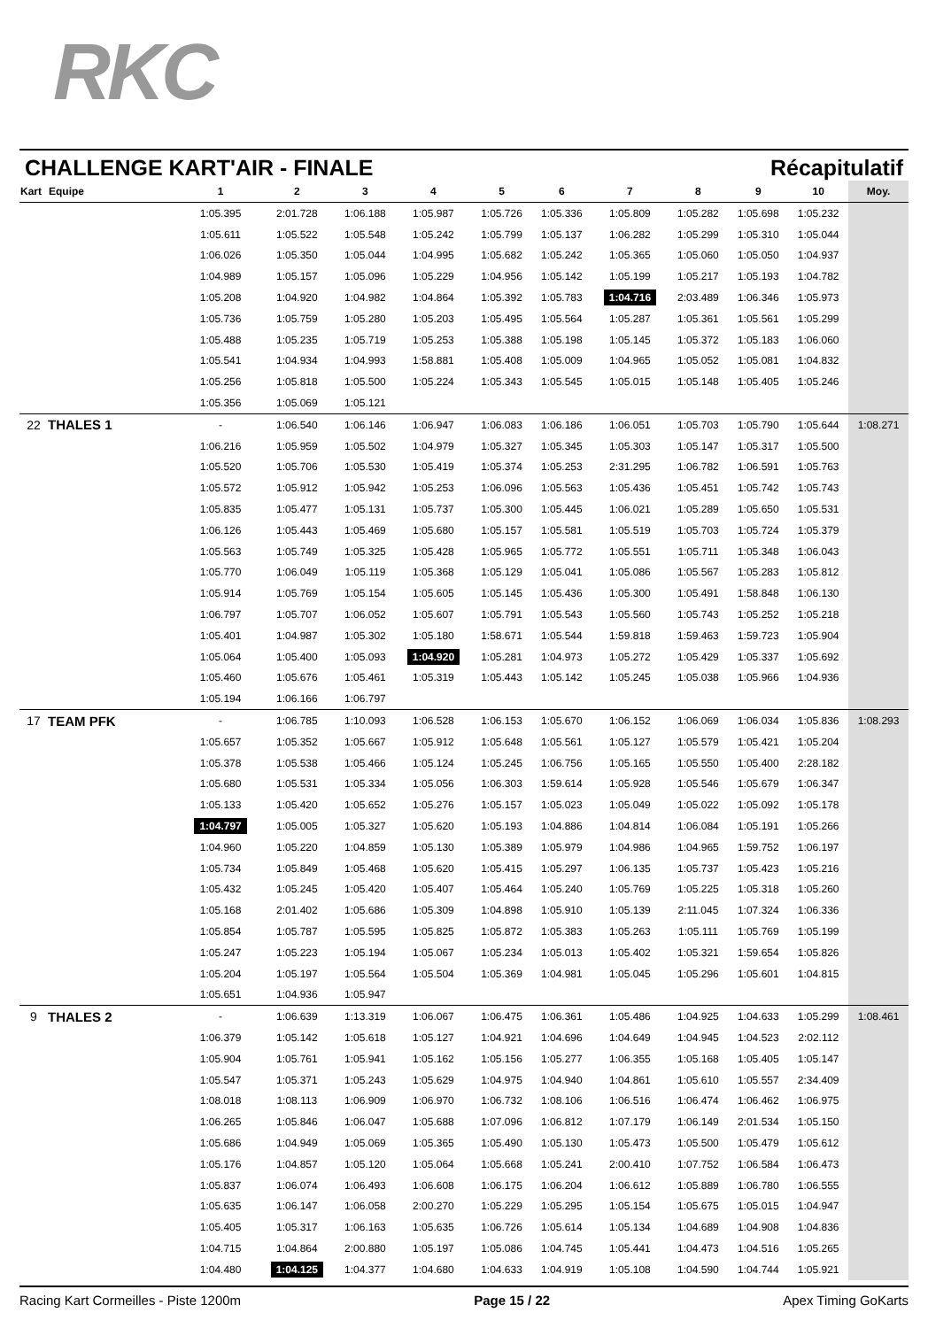RKC
CHALLENGE KART'AIR - FINALE Récapitulatif
| Kart | Equipe | 1 | 2 | 3 | 4 | 5 | 6 | 7 | 8 | 9 | 10 | Moy. |
| --- | --- | --- | --- | --- | --- | --- | --- | --- | --- | --- | --- | --- |
| | | 1:05.395 | 2:01.728 | 1:06.188 | 1:05.987 | 1:05.726 | 1:05.336 | 1:05.809 | 1:05.282 | 1:05.698 | 1:05.232 | |
| | | 1:05.611 | 1:05.522 | 1:05.548 | 1:05.242 | 1:05.799 | 1:05.137 | 1:06.282 | 1:05.299 | 1:05.310 | 1:05.044 | |
| | | 1:06.026 | 1:05.350 | 1:05.044 | 1:04.995 | 1:05.682 | 1:05.242 | 1:05.365 | 1:05.060 | 1:05.050 | 1:04.937 | |
| | | 1:04.989 | 1:05.157 | 1:05.096 | 1:05.229 | 1:04.956 | 1:05.142 | 1:05.199 | 1:05.217 | 1:05.193 | 1:04.782 | |
| | | 1:05.208 | 1:04.920 | 1:04.982 | 1:04.864 | 1:05.392 | 1:05.783 | 1:04.716 | 2:03.489 | 1:06.346 | 1:05.973 | |
| | | 1:05.736 | 1:05.759 | 1:05.280 | 1:05.203 | 1:05.495 | 1:05.564 | 1:05.287 | 1:05.361 | 1:05.561 | 1:05.299 | |
| | | 1:05.488 | 1:05.235 | 1:05.719 | 1:05.253 | 1:05.388 | 1:05.198 | 1:05.145 | 1:05.372 | 1:05.183 | 1:06.060 | |
| | | 1:05.541 | 1:04.934 | 1:04.993 | 1:58.881 | 1:05.408 | 1:05.009 | 1:04.965 | 1:05.052 | 1:05.081 | 1:04.832 | |
| | | 1:05.256 | 1:05.818 | 1:05.500 | 1:05.224 | 1:05.343 | 1:05.545 | 1:05.015 | 1:05.148 | 1:05.405 | 1:05.246 | |
| | | 1:05.356 | 1:05.069 | 1:05.121 | | | | | | | | |
| 22 | THALES 1 | - | 1:06.540 | 1:06.146 | 1:06.947 | 1:06.083 | 1:06.186 | 1:06.051 | 1:05.703 | 1:05.790 | 1:05.644 | 1:08.271 |
| | | 1:06.216 | 1:05.959 | 1:05.502 | 1:04.979 | 1:05.327 | 1:05.345 | 1:05.303 | 1:05.147 | 1:05.317 | 1:05.500 | |
| | | 1:05.520 | 1:05.706 | 1:05.530 | 1:05.419 | 1:05.374 | 1:05.253 | 2:31.295 | 1:06.782 | 1:06.591 | 1:05.763 | |
| | | 1:05.572 | 1:05.912 | 1:05.942 | 1:05.253 | 1:06.096 | 1:05.563 | 1:05.436 | 1:05.451 | 1:05.742 | 1:05.743 | |
| | | 1:05.835 | 1:05.477 | 1:05.131 | 1:05.737 | 1:05.300 | 1:05.445 | 1:06.021 | 1:05.289 | 1:05.650 | 1:05.531 | |
| | | 1:06.126 | 1:05.443 | 1:05.469 | 1:05.680 | 1:05.157 | 1:05.581 | 1:05.519 | 1:05.703 | 1:05.724 | 1:05.379 | |
| | | 1:05.563 | 1:05.749 | 1:05.325 | 1:05.428 | 1:05.965 | 1:05.772 | 1:05.551 | 1:05.711 | 1:05.348 | 1:06.043 | |
| | | 1:05.770 | 1:06.049 | 1:05.119 | 1:05.368 | 1:05.129 | 1:05.041 | 1:05.086 | 1:05.567 | 1:05.283 | 1:05.812 | |
| | | 1:05.914 | 1:05.769 | 1:05.154 | 1:05.605 | 1:05.145 | 1:05.436 | 1:05.300 | 1:05.491 | 1:58.848 | 1:06.130 | |
| | | 1:06.797 | 1:05.707 | 1:06.052 | 1:05.607 | 1:05.791 | 1:05.543 | 1:05.560 | 1:05.743 | 1:05.252 | 1:05.218 | |
| | | 1:05.401 | 1:04.987 | 1:05.302 | 1:05.180 | 1:58.671 | 1:05.544 | 1:59.818 | 1:59.463 | 1:59.723 | 1:05.904 | |
| | | 1:05.064 | 1:05.400 | 1:05.093 | 1:04.920 | 1:05.281 | 1:04.973 | 1:05.272 | 1:05.429 | 1:05.337 | 1:05.692 | |
| | | 1:05.460 | 1:05.676 | 1:05.461 | 1:05.319 | 1:05.443 | 1:05.142 | 1:05.245 | 1:05.038 | 1:05.966 | 1:04.936 | |
| | | 1:05.194 | 1:06.166 | 1:06.797 | | | | | | | | |
| 17 | TEAM PFK | - | 1:06.785 | 1:10.093 | 1:06.528 | 1:06.153 | 1:05.670 | 1:06.152 | 1:06.069 | 1:06.034 | 1:05.836 | 1:08.293 |
| | | 1:05.657 | 1:05.352 | 1:05.667 | 1:05.912 | 1:05.648 | 1:05.561 | 1:05.127 | 1:05.579 | 1:05.421 | 1:05.204 | |
| | | 1:05.378 | 1:05.538 | 1:05.466 | 1:05.124 | 1:05.245 | 1:06.756 | 1:05.165 | 1:05.550 | 1:05.400 | 2:28.182 | |
| | | 1:05.680 | 1:05.531 | 1:05.334 | 1:05.056 | 1:06.303 | 1:59.614 | 1:05.928 | 1:05.546 | 1:05.679 | 1:06.347 | |
| | | 1:05.133 | 1:05.420 | 1:05.652 | 1:05.276 | 1:05.157 | 1:05.023 | 1:05.049 | 1:05.022 | 1:05.092 | 1:05.178 | |
| | | 1:04.797 | 1:05.005 | 1:05.327 | 1:05.620 | 1:05.193 | 1:04.886 | 1:04.814 | 1:06.084 | 1:05.191 | 1:05.266 | |
| | | 1:04.960 | 1:05.220 | 1:04.859 | 1:05.130 | 1:05.389 | 1:05.979 | 1:04.986 | 1:04.965 | 1:59.752 | 1:06.197 | |
| | | 1:05.734 | 1:05.849 | 1:05.468 | 1:05.620 | 1:05.415 | 1:05.297 | 1:06.135 | 1:05.737 | 1:05.423 | 1:05.216 | |
| | | 1:05.432 | 1:05.245 | 1:05.420 | 1:05.407 | 1:05.464 | 1:05.240 | 1:05.769 | 1:05.225 | 1:05.318 | 1:05.260 | |
| | | 1:05.168 | 2:01.402 | 1:05.686 | 1:05.309 | 1:04.898 | 1:05.910 | 1:05.139 | 2:11.045 | 1:07.324 | 1:06.336 | |
| | | 1:05.854 | 1:05.787 | 1:05.595 | 1:05.825 | 1:05.872 | 1:05.383 | 1:05.263 | 1:05.111 | 1:05.769 | 1:05.199 | |
| | | 1:05.247 | 1:05.223 | 1:05.194 | 1:05.067 | 1:05.234 | 1:05.013 | 1:05.402 | 1:05.321 | 1:59.654 | 1:05.826 | |
| | | 1:05.204 | 1:05.197 | 1:05.564 | 1:05.504 | 1:05.369 | 1:04.981 | 1:05.045 | 1:05.296 | 1:05.601 | 1:04.815 | |
| | | 1:05.651 | 1:04.936 | 1:05.947 | | | | | | | | |
| 9 | THALES 2 | - | 1:06.639 | 1:13.319 | 1:06.067 | 1:06.475 | 1:06.361 | 1:05.486 | 1:04.925 | 1:04.633 | 1:05.299 | 1:08.461 |
| | | 1:06.379 | 1:05.142 | 1:05.618 | 1:05.127 | 1:04.921 | 1:04.696 | 1:04.649 | 1:04.945 | 1:04.523 | 2:02.112 | |
| | | 1:05.904 | 1:05.761 | 1:05.941 | 1:05.162 | 1:05.156 | 1:05.277 | 1:06.355 | 1:05.168 | 1:05.405 | 1:05.147 | |
| | | 1:05.547 | 1:05.371 | 1:05.243 | 1:05.629 | 1:04.975 | 1:04.940 | 1:04.861 | 1:05.610 | 1:05.557 | 2:34.409 | |
| | | 1:08.018 | 1:08.113 | 1:06.909 | 1:06.970 | 1:06.732 | 1:08.106 | 1:06.516 | 1:06.474 | 1:06.462 | 1:06.975 | |
| | | 1:06.265 | 1:05.846 | 1:06.047 | 1:05.688 | 1:07.096 | 1:06.812 | 1:07.179 | 1:06.149 | 2:01.534 | 1:05.150 | |
| | | 1:05.686 | 1:04.949 | 1:05.069 | 1:05.365 | 1:05.490 | 1:05.130 | 1:05.473 | 1:05.500 | 1:05.479 | 1:05.612 | |
| | | 1:05.176 | 1:04.857 | 1:05.120 | 1:05.064 | 1:05.668 | 1:05.241 | 2:00.410 | 1:07.752 | 1:06.584 | 1:06.473 | |
| | | 1:05.837 | 1:06.074 | 1:06.493 | 1:06.608 | 1:06.175 | 1:06.204 | 1:06.612 | 1:05.889 | 1:06.780 | 1:06.555 | |
| | | 1:05.635 | 1:06.147 | 1:06.058 | 2:00.270 | 1:05.229 | 1:05.295 | 1:05.154 | 1:05.675 | 1:05.015 | 1:04.947 | |
| | | 1:05.405 | 1:05.317 | 1:06.163 | 1:05.635 | 1:06.726 | 1:05.614 | 1:05.134 | 1:04.689 | 1:04.908 | 1:04.836 | |
| | | 1:04.715 | 1:04.864 | 2:00.880 | 1:05.197 | 1:05.086 | 1:04.745 | 1:05.441 | 1:04.473 | 1:04.516 | 1:05.265 | |
| | | 1:04.480 | 1:04.125 | 1:04.377 | 1:04.680 | 1:04.633 | 1:04.919 | 1:05.108 | 1:04.590 | 1:04.744 | 1:05.921 | |
Racing Kart Cormeilles - Piste 1200m Page 15 / 22 Apex Timing GoKarts